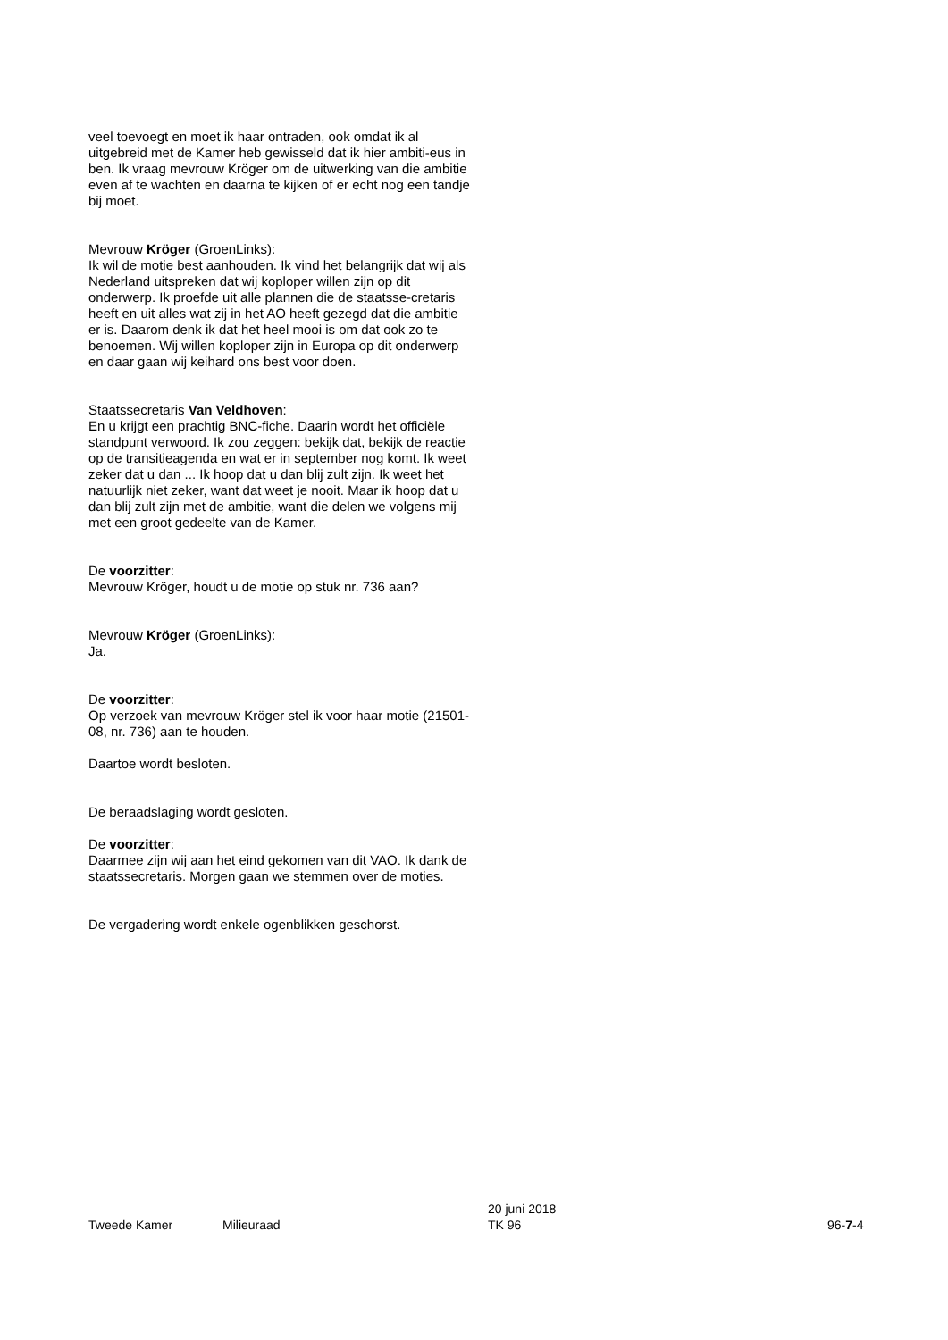veel toevoegt en moet ik haar ontraden, ook omdat ik al uitgebreid met de Kamer heb gewisseld dat ik hier ambiti-eus in ben. Ik vraag mevrouw Kröger om de uitwerking van die ambitie even af te wachten en daarna te kijken of er echt nog een tandje bij moet.
Mevrouw Kröger (GroenLinks):
Ik wil de motie best aanhouden. Ik vind het belangrijk dat wij als Nederland uitspreken dat wij koploper willen zijn op dit onderwerp. Ik proefde uit alle plannen die de staatsse-cretaris heeft en uit alles wat zij in het AO heeft gezegd dat die ambitie er is. Daarom denk ik dat het heel mooi is om dat ook zo te benoemen. Wij willen koploper zijn in Europa op dit onderwerp en daar gaan wij keihard ons best voor doen.
Staatssecretaris Van Veldhoven:
En u krijgt een prachtig BNC-fiche. Daarin wordt het officiële standpunt verwoord. Ik zou zeggen: bekijk dat, bekijk de reactie op de transitieagenda en wat er in september nog komt. Ik weet zeker dat u dan ... Ik hoop dat u dan blij zult zijn. Ik weet het natuurlijk niet zeker, want dat weet je nooit. Maar ik hoop dat u dan blij zult zijn met de ambitie, want die delen we volgens mij met een groot gedeelte van de Kamer.
De voorzitter:
Mevrouw Kröger, houdt u de motie op stuk nr. 736 aan?
Mevrouw Kröger (GroenLinks):
Ja.
De voorzitter:
Op verzoek van mevrouw Kröger stel ik voor haar motie (21501-08, nr. 736) aan te houden.
Daartoe wordt besloten.
De beraadslaging wordt gesloten.
De voorzitter:
Daarmee zijn wij aan het eind gekomen van dit VAO. Ik dank de staatssecretaris. Morgen gaan we stemmen over de moties.
De vergadering wordt enkele ogenblikken geschorst.
Tweede Kamer Milieuraad
20 juni 2018
TK 96
96-7-4